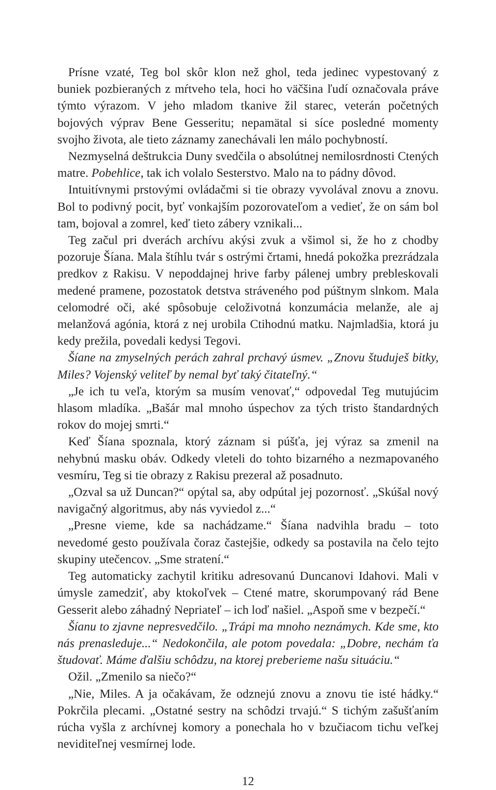Prísne vzaté, Teg bol skôr klon než ghol, teda jedinec vypestovaný z buniek pozbieraných z mŕtveho tela, hoci ho väčšina ľudí označovala práve týmto výrazom. V jeho mladom tkanive žil starec, veterán početných bojových výprav Bene Gesseritu; nepamätal si síce posledné momenty svojho života, ale tieto záznamy zanechávali len málo pochybností.
Nezmyselná deštrukcia Duny svedčila o absolútnej nemilosrdnosti Ctených matre. Pobehlice, tak ich volalo Sesterstvo. Malo na to pádny dôvod.
Intuitívnymi prstovými ovládačmi si tie obrazy vyvolával znovu a znovu. Bol to podivný pocit, byť vonkajším pozorovateľom a vedieť, že on sám bol tam, bojoval a zomrel, keď tieto zábery vznikali...
Teg začul pri dverách archívu akýsi zvuk a všimol si, že ho z chodby pozoruje Šíana. Mala štíhlu tvár s ostrými črtami, hnedá pokožka prezrádzala predkov z Rakisu. V nepoddajnej hrive farby pálenej umbry prebleskovali medené pramene, pozostatok detstva stráveného pod púštnym slnkom. Mala celomodré oči, aké spôsobuje celoživotná konzumácia melanže, ale aj melanžová agónia, ktorá z nej urobila Ctihodnú matku. Najmladšia, ktorá ju kedy prežila, povedali kedysi Tegovi.
Šíane na zmyselných perách zahral prchavý úsmev. „Znovu študuješ bitky, Miles? Vojenský veliteľ by nemal byť taký čitateľný.“
„Je ich tu veľa, ktorým sa musím venovať,“ odpovedal Teg mutujúcim hlasom mladíka. „Bašár mal mnoho úspechov za tých tristo štandardných rokov do mojej smrti.“
Keď Šíana spoznala, ktorý záznam si púšťa, jej výraz sa zmenil na nehybnú masku obáv. Odkedy vleteli do tohto bizarného a nezmapovaného vesmíru, Teg si tie obrazy z Rakisu prezeral až posadnuto.
„Ozval sa už Duncan?“ opýtal sa, aby odpútal jej pozornosť. „Skúšal nový navigačný algoritmus, aby nás vyviedol z...“
„Presne vieme, kde sa nachádzame.“ Šíana nadvihla bradu – toto nevedomé gesto používala čoraz častejšie, odkedy sa postavila na čelo tejto skupiny utečencov. „Sme stratení.“
Teg automaticky zachytil kritiku adresovanú Duncanovi Idahovi. Mali v úmysle zamedziť, aby ktokoľvek – Ctené matre, skorumpovaný rád Bene Gesserit alebo záhadný Nepriateľ – ich loď našiel. „Aspoň sme v bezpečí.“
Šíanu to zjavne nepresvedčilo. „Trápi ma mnoho neznámych. Kde sme, kto nás prenasleduje...“ Nedokončila, ale potom povedala: „Dobre, nechám ťa študovať. Máme ďalšiu schôdzu, na ktorej preberieme našu situáciu.“
Ožil. „Zmenilo sa niečo?“
„Nie, Miles. A ja očakávam, že odznejú znovu a znovu tie isté hádky.“ Pokrčila plecami. „Ostatné sestry na schôdzi trvajú.“ S tichým zašušťaním rúcha vyšla z archívnej komory a ponechala ho v bzučiacom tichu veľkej neviditeľnej vesmírnej lode.
12